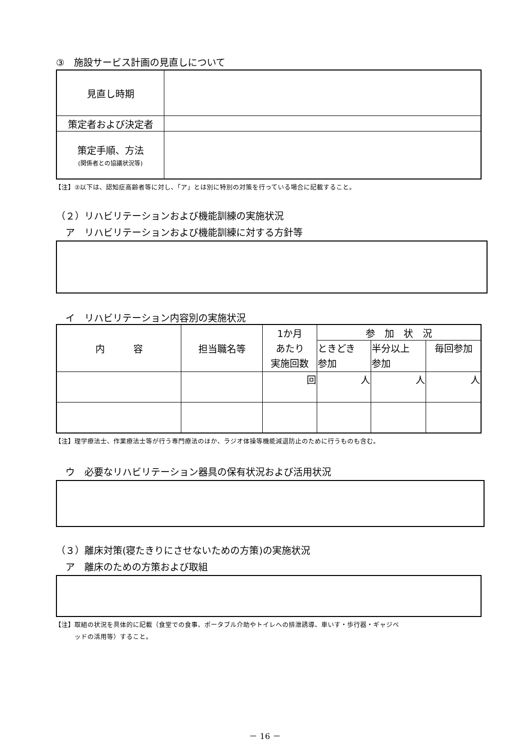③　施設サービス計画の見直しについて
| 見直し時期 | |
| 策定者および決定者 | |
| 策定手順、方法 (関係者との協議状況等) | |
【注】②以下は、認知症高齢者等に対し、「ア」とは別に特別の対策を行っている場合に記載すること。
（２）リハビリテーションおよび機能訓練の実施状況
　ア　リハビリテーションおよび機能訓練に対する方針等
　イ　リハビリテーション内容別の実施状況
| 内 容 | 担当職名等 | 1か月 あたり 実施回数 | 参 加 状 況 | | |
| | | | ときどき 参加 | 半分以上 参加 | 毎回参加 |
| | | 回 | 人 | 人 | 人 |
【注】理学療法士、作業療法士等が行う専門療法のほか、ラジオ体操等機能減退防止のために行うものも含む。
　ウ　必要なリハビリテーション器具の保有状況および活用状況
（３）離床対策(寝たきりにさせないための方策)の実施状況
　ア　離床のための方策および取組
【注】取組の状況を具体的に記載（食堂での食事、ポータブル介助やトイレへの排泄誘導、車いす・歩行器・ギャジベ
　　　ッドの活用等）すること。
－ 16 －